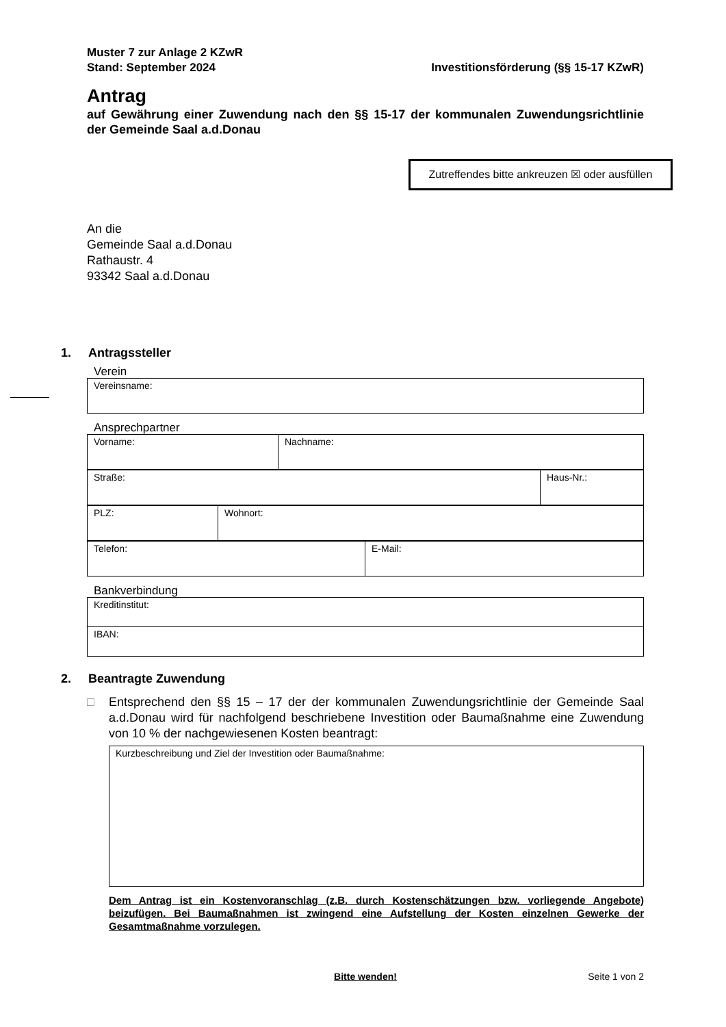Muster 7 zur Anlage 2 KZwR
Stand: September 2024 Investitionsförderung (§§ 15-17 KZwR)
Antrag
auf Gewährung einer Zuwendung nach den §§ 15-17 der kommunalen Zuwendungs­richtlinie der Gemeinde Saal a.d.Donau
Zutreffendes bitte ankreuzen ☒ oder ausfüllen
An die
Gemeinde Saal a.d.Donau
Rathaustr. 4
93342 Saal a.d.Donau
1. Antragssteller
Verein
| Vereinsname: |
Ansprechpartner
| Vorname: | Nachname: |
| Straße: | Haus-Nr.: |
| PLZ: | Wohnort: |
| Telefon: | E-Mail: |
Bankverbindung
| Kreditinstitut: |
| IBAN: |
2. Beantragte Zuwendung
□ Entsprechend den §§ 15 – 17 der der kommunalen Zuwendungsrichtlinie der Gemeinde Saal a.d.Donau wird für nachfolgend beschriebene Investition oder Baumaßnahme eine Zuwendung von 10 % der nachgewiesenen Kosten beantragt:
| Kurzbeschreibung und Ziel der Investition oder Baumaßnahme: |
Dem Antrag ist ein Kostenvoranschlag (z.B. durch Kostenschätzungen bzw. vorliegende Ange­bote) beizufügen. Bei Baumaßnahmen ist zwingend eine Aufstellung der Kosten einzelnen Ge­werke der Gesamtmaßnahme vorzulegen.
Bitte wenden! Seite 1 von 2